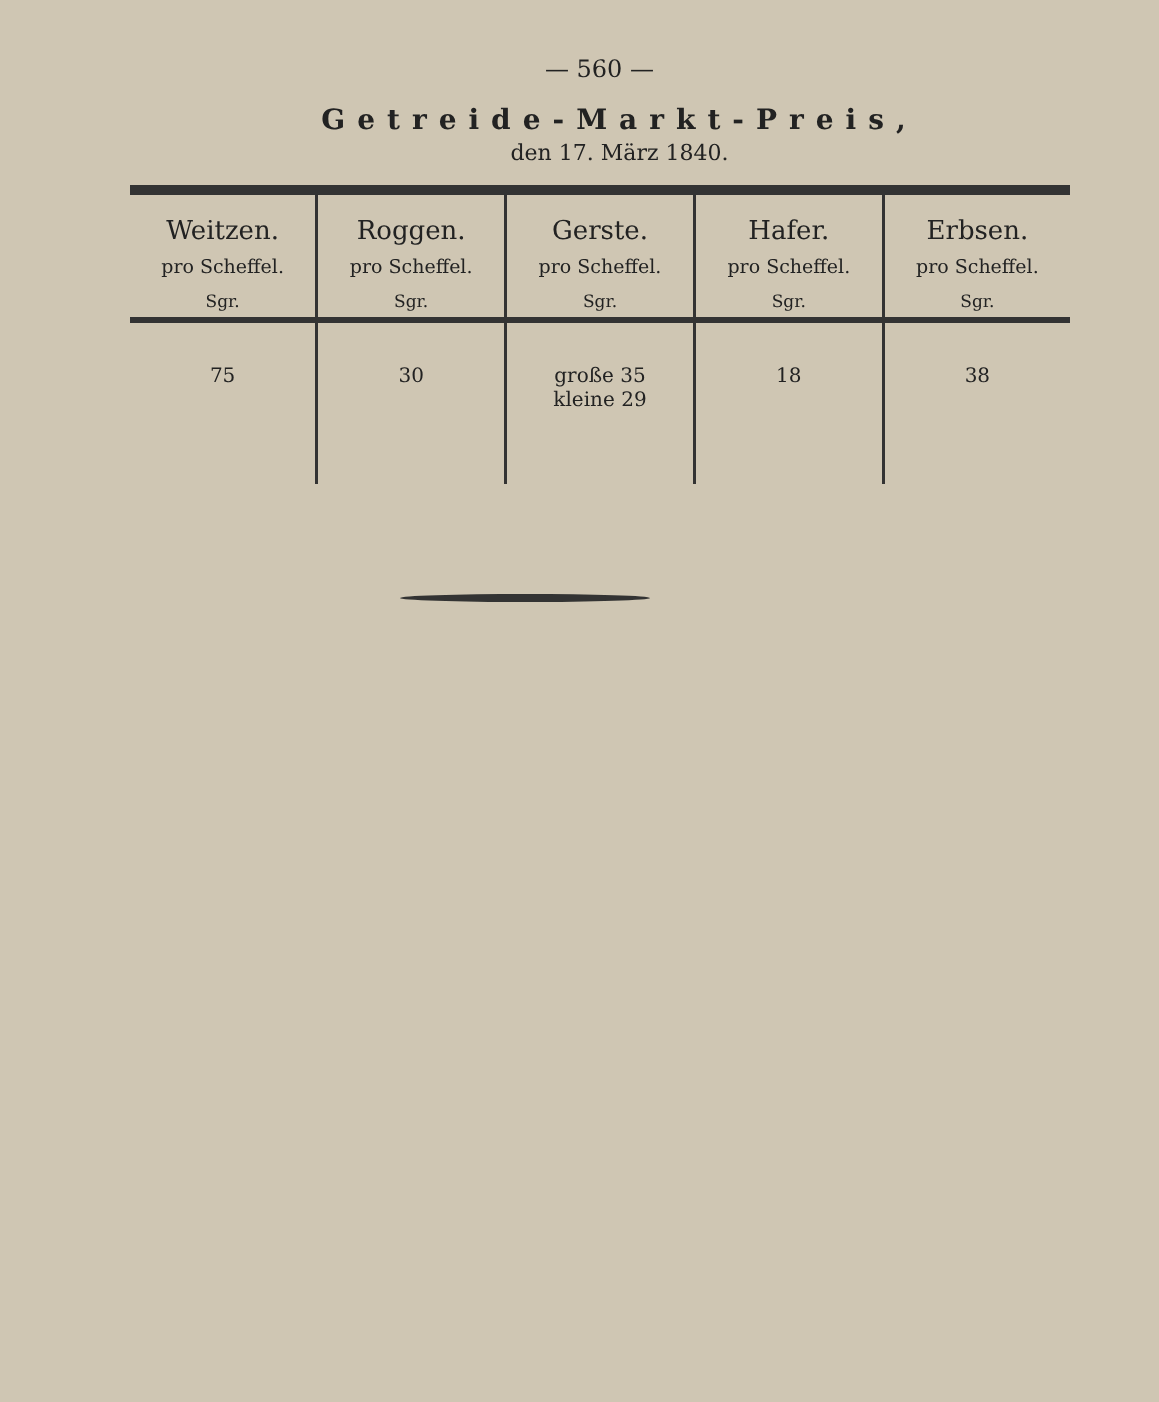— 560 —
Getreide-Markt-Preis,
den 17. März 1840.
| Weitzen. pro Scheffel. Sgr. | Roggen. pro Scheffel. Sgr. | Gerste. pro Scheffel. Sgr. | Hafer. pro Scheffel. Sgr. | Erbsen. pro Scheffel. Sgr. |
| --- | --- | --- | --- | --- |
| 75 | 30 | große 35 kleine 29 | 18 | 38 |